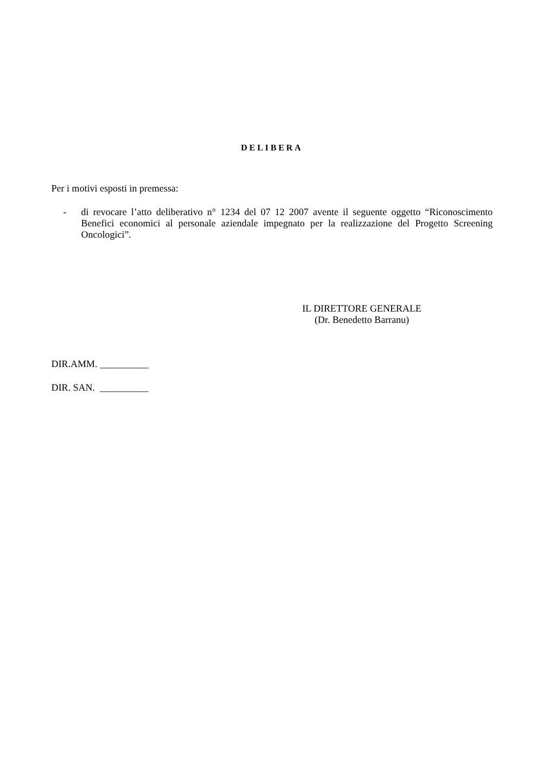DELIBERA
Per i motivi esposti in premessa:
-
di revocare l’atto deliberativo n° 1234 del 07 12 2007 avente il seguente oggetto “Riconoscimento Benefici economici al personale aziendale impegnato per la realizzazione del Progetto Screening Oncologici”.
IL DIRETTORE GENERALE
(Dr. Benedetto Barranu)
DIR.AMM. __________
DIR. SAN. __________